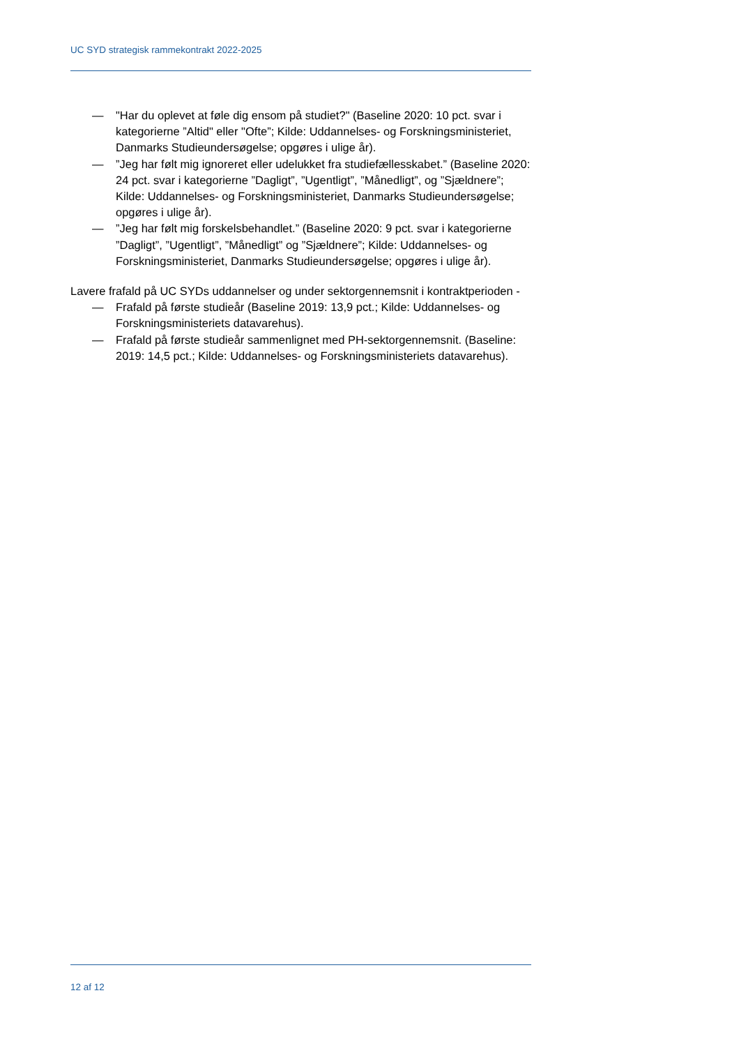UC SYD strategisk rammekontrakt 2022-2025
— "Har du oplevet at føle dig ensom på studiet?" (Baseline 2020: 10 pct. svar i kategorierne ”Altid" eller "Ofte”; Kilde: Uddannelses- og Forskningsministeriet, Danmarks Studieundersøgelse; opgøres i ulige år).
—”Jeg har følt mig ignoreret eller udelukket fra studiefællesskabet.” (Baseline 2020: 24 pct. svar i kategorierne ”Dagligt”, ”Ugentligt”, ”Månedligt”, og ”Sjældnere”; Kilde: Uddannelses- og Forskningsministeriet, Danmarks Studieundersøgelse; opgøres i ulige år).
—”Jeg har følt mig forskelsbehandlet.” (Baseline 2020: 9 pct. svar i kategorierne ”Dagligt”, ”Ugentligt”, ”Månedligt” og ”Sjældnere”; Kilde: Uddannelses- og Forskningsministeriet, Danmarks Studieundersøgelse; opgøres i ulige år).
Lavere frafald på UC SYDs uddannelser og under sektorgennemsnit i kontraktperioden -
— Frafald på første studieår (Baseline 2019: 13,9 pct.; Kilde: Uddannelses- og Forskningsministeriets datavarehus).
— Frafald på første studieår sammenlignet med PH-sektorgennemsnit. (Baseline: 2019: 14,5 pct.; Kilde: Uddannelses- og Forskningsministeriets datavarehus).
12 af 12